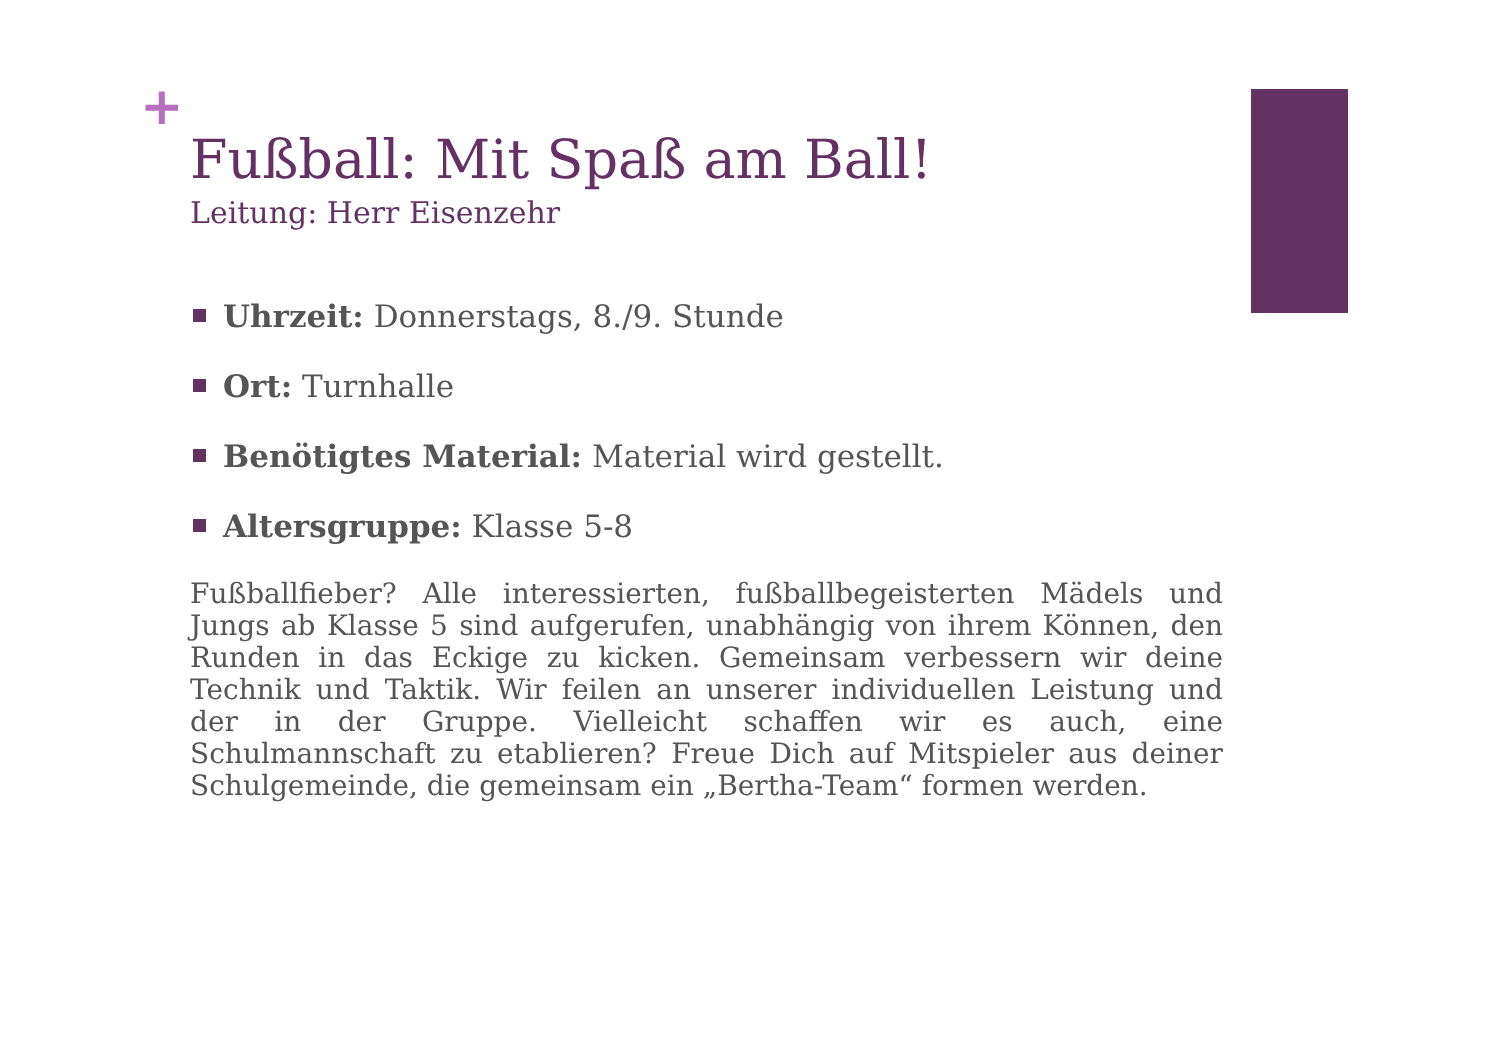+
Fußball: Mit Spaß am Ball!
Leitung: Herr Eisenzehr
Uhrzeit: Donnerstags, 8./9. Stunde
Ort: Turnhalle
Benötigtes Material: Material wird gestellt.
Altersgruppe: Klasse 5-8
Fußballfieber? Alle interessierten, fußballbegeisterten Mädels und Jungs ab Klasse 5 sind aufgerufen, unabhängig von ihrem Können, den Runden in das Eckige zu kicken. Gemeinsam verbessern wir deine Technik und Taktik. Wir feilen an unserer individuellen Leistung und der in der Gruppe. Vielleicht schaffen wir es auch, eine Schulmannschaft zu etablieren? Freue Dich auf Mitspieler aus deiner Schulgemeinde, die gemeinsam ein „Bertha-Team“ formen werden.